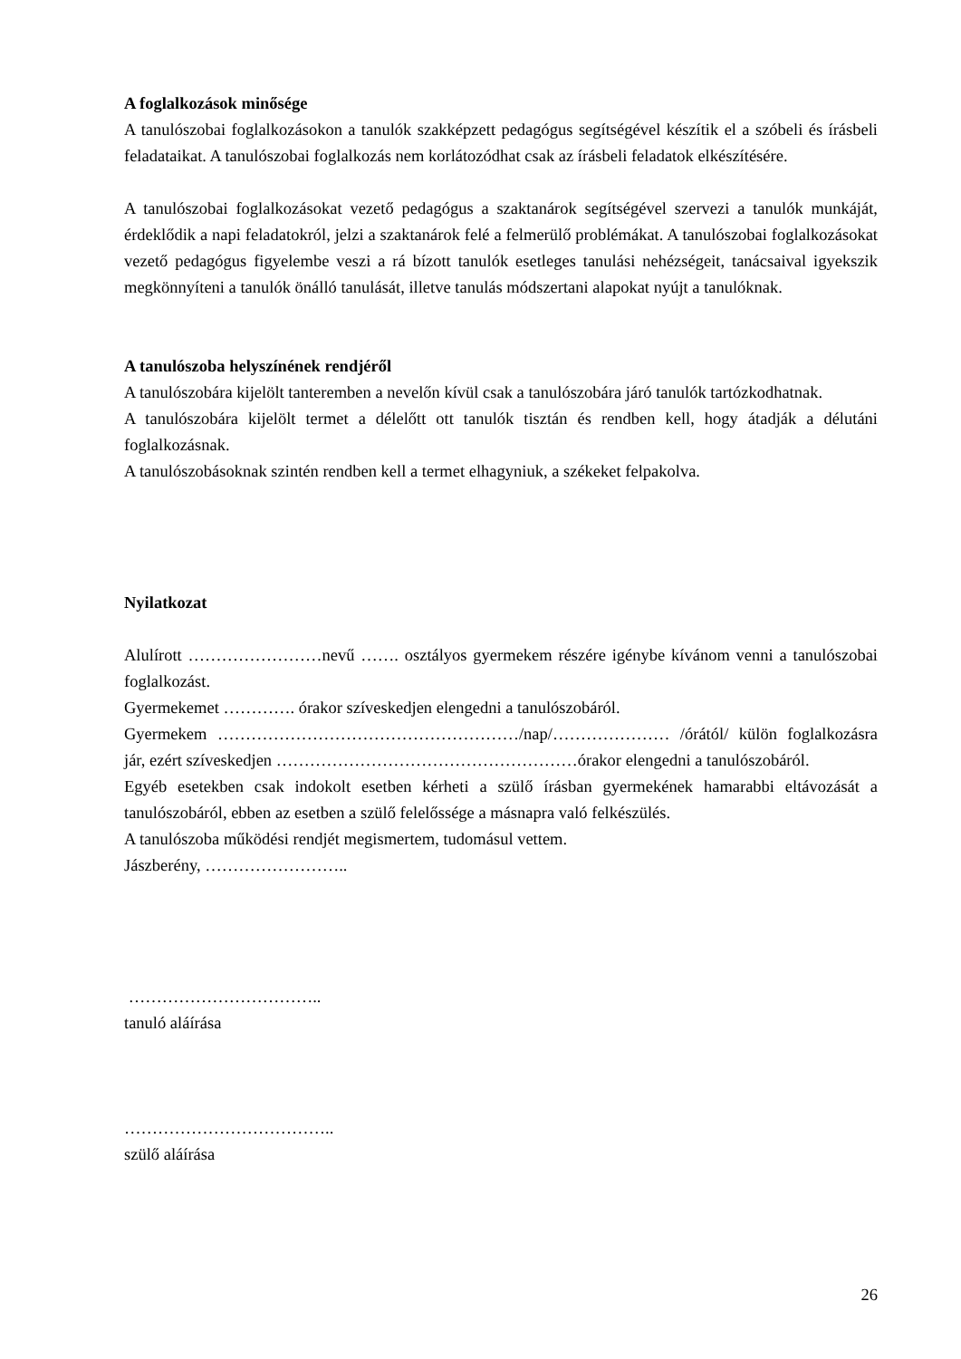A foglalkozások minősége
A tanulószobai foglalkozásokon a tanulók szakképzett pedagógus segítségével készítik el a szóbeli és írásbeli feladataikat. A tanulószobai foglalkozás nem korlátozódhat csak az írásbeli feladatok elkészítésére.
A tanulószobai foglalkozásokat vezető pedagógus a szaktanárok segítségével szervezi a tanulók munkáját, érdeklődik a napi feladatokról, jelzi a szaktanárok felé a felmerülő problémákat. A tanulószobai foglalkozásokat vezető pedagógus figyelembe veszi a rá bízott tanulók esetleges tanulási nehézségeit, tanácsaival igyekszik megkönnyíteni a tanulók önálló tanulását, illetve tanulás módszertani alapokat nyújt a tanulóknak.
A tanulószoba helyszínének rendjéről
A tanulószobára kijelölt tanteremben a nevelőn kívül csak a tanulószobára járó tanulók tartózkodhatnak.
A tanulószobára kijelölt termet a délelőtt ott tanulók tisztán és rendben kell, hogy átadják a délutáni foglalkozásnak.
A tanulószobásoknak szintén rendben kell a termet elhagyniuk, a székeket felpakolva.
Nyilatkozat
Alulírott ……………………nevű ……. osztályos gyermekem részére igénybe kívánom venni a tanulószobai foglalkozást.
Gyermekemet …………. órakor szíveskedjen elengedni a tanulószobáról.
Gyermekem ………………………………………………/nap/………………… /órától/ külön foglalkozásra jár, ezért szíveskedjen ………………………………………………órakor elengedni a tanulószobáról.
Egyéb esetekben csak indokolt esetben kérheti a szülő írásban gyermekének hamarabbi eltávozását a tanulószobáról, ebben az esetben a szülő felelőssége a másnapra való felkészülés.
A tanulószoba működési rendjét megismertem, tudomásul vettem.
Jászberény, ……………………..
……………………………..
tanuló aláírása
………………………………..
szülő aláírása
26